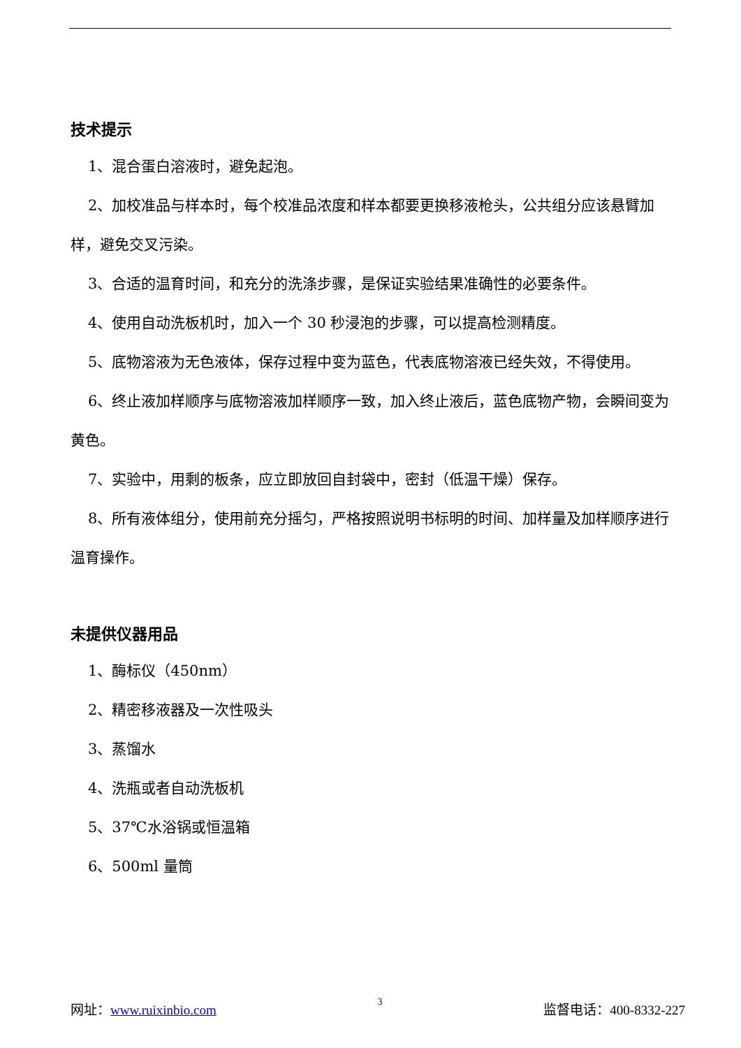技术提示
1、混合蛋白溶液时，避免起泡。
2、加校准品与样本时，每个校准品浓度和样本都要更换移液枪头，公共组分应该悬臂加样，避免交叉污染。
3、合适的温育时间，和充分的洗涤步骤，是保证实验结果准确性的必要条件。
4、使用自动洗板机时，加入一个 30 秒浸泡的步骤，可以提高检测精度。
5、底物溶液为无色液体，保存过程中变为蓝色，代表底物溶液已经失效，不得使用。
6、终止液加样顺序与底物溶液加样顺序一致，加入终止液后，蓝色底物产物，会瞬间变为黄色。
7、实验中，用剩的板条，应立即放回自封袋中，密封（低温干燥）保存。
8、所有液体组分，使用前充分摇匀，严格按照说明书标明的时间、加样量及加样顺序进行温育操作。
未提供仪器用品
1、酶标仪（450nm）
2、精密移液器及一次性吸头
3、蒸馏水
4、洗瓶或者自动洗板机
5、37℃水浴锅或恒温箱
6、500ml 量筒
网址：www.ruixinbio.com 3 监督电话：400-8332-227